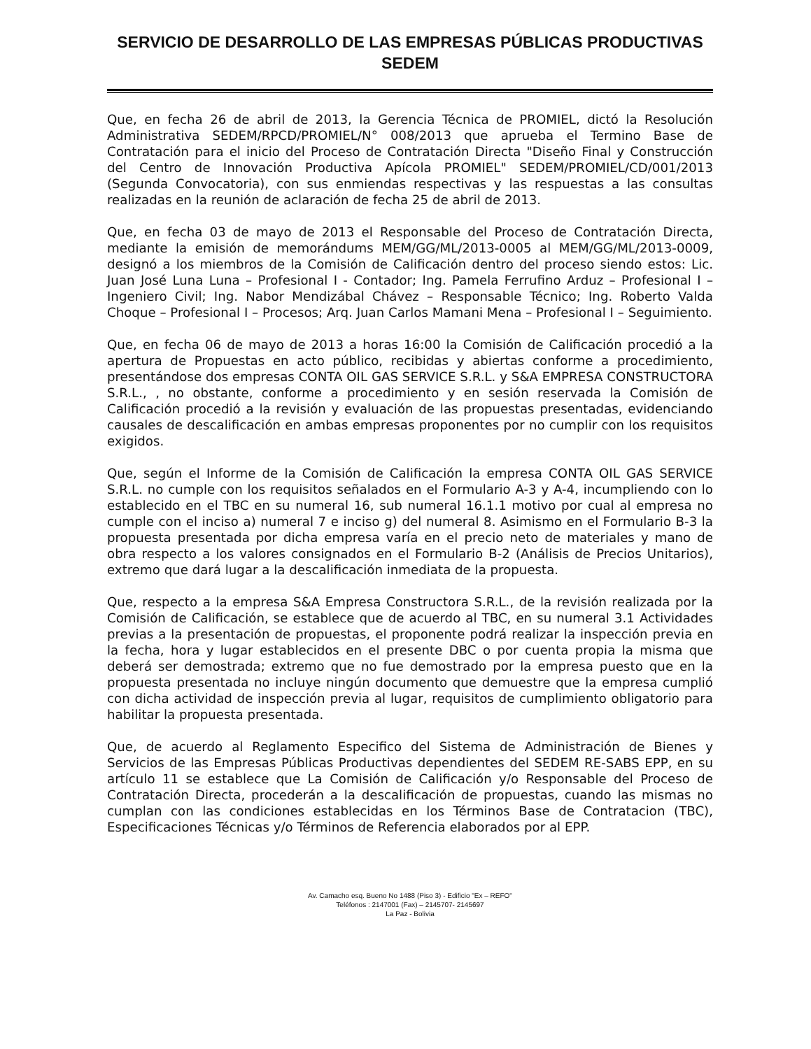SERVICIO DE DESARROLLO DE LAS EMPRESAS PÚBLICAS PRODUCTIVAS
SEDEM
Que, en fecha 26 de abril de 2013, la Gerencia Técnica de PROMIEL, dictó la Resolución Administrativa SEDEM/RPCD/PROMIEL/N° 008/2013 que aprueba el Termino Base de Contratación para el inicio del Proceso de Contratación Directa "Diseño Final y Construcción del Centro de Innovación Productiva Apícola PROMIEL" SEDEM/PROMIEL/CD/001/2013 (Segunda Convocatoria), con sus enmiendas respectivas y las respuestas a las consultas realizadas en la reunión de aclaración de fecha 25 de abril de 2013.
Que, en fecha 03 de mayo de 2013 el Responsable del Proceso de Contratación Directa, mediante la emisión de memorándums MEM/GG/ML/2013-0005 al MEM/GG/ML/2013-0009, designó a los miembros de la Comisión de Calificación dentro del proceso siendo estos: Lic. Juan José Luna Luna – Profesional I - Contador; Ing. Pamela Ferrufino Arduz – Profesional I – Ingeniero Civil; Ing. Nabor Mendizábal Chávez – Responsable Técnico; Ing. Roberto Valda Choque – Profesional I – Procesos; Arq. Juan Carlos Mamani Mena – Profesional I – Seguimiento.
Que, en fecha 06 de mayo de 2013 a horas 16:00 la Comisión de Calificación procedió a la apertura de Propuestas en acto público, recibidas y abiertas conforme a procedimiento, presentándose dos empresas CONTA OIL GAS SERVICE S.R.L. y S&A EMPRESA CONSTRUCTORA S.R.L., , no obstante, conforme a procedimiento y en sesión reservada la Comisión de Calificación procedió a la revisión y evaluación de las propuestas presentadas, evidenciando causales de descalificación en ambas empresas proponentes por no cumplir con los requisitos exigidos.
Que, según el Informe de la Comisión de Calificación la empresa CONTA OIL GAS SERVICE S.R.L. no cumple con los requisitos señalados en el Formulario A-3 y A-4, incumpliendo con lo establecido en el TBC en su numeral 16, sub numeral 16.1.1 motivo por cual al empresa no cumple con el inciso a) numeral 7 e inciso g) del numeral 8. Asimismo en el Formulario B-3 la propuesta presentada por dicha empresa varía en el precio neto de materiales y mano de obra respecto a los valores consignados en el Formulario B-2 (Análisis de Precios Unitarios), extremo que dará lugar a la descalificación inmediata de la propuesta.
Que, respecto a la empresa S&A Empresa Constructora S.R.L., de la revisión realizada por la Comisión de Calificación, se establece que de acuerdo al TBC, en su numeral 3.1 Actividades previas a la presentación de propuestas, el proponente podrá realizar la inspección previa en la fecha, hora y lugar establecidos en el presente DBC o por cuenta propia la misma que deberá ser demostrada; extremo que no fue demostrado por la empresa puesto que en la propuesta presentada no incluye ningún documento que demuestre que la empresa cumplió con dicha actividad de inspección previa al lugar, requisitos de cumplimiento obligatorio para habilitar la propuesta presentada.
Que, de acuerdo al Reglamento Especifico del Sistema de Administración de Bienes y Servicios de las Empresas Públicas Productivas dependientes del SEDEM RE-SABS EPP, en su artículo 11 se establece que La Comisión de Calificación y/o Responsable del Proceso de Contratación Directa, procederán a la descalificación de propuestas, cuando las mismas no cumplan con las condiciones establecidas en los Términos Base de Contratacion (TBC), Especificaciones Técnicas y/o Términos de Referencia elaborados por al EPP.
Av. Camacho esq. Bueno No 1488 (Piso 3) - Edificio "Ex – REFO"
Teléfonos : 2147001 (Fax) – 2145707- 2145697
La Paz - Bolivia